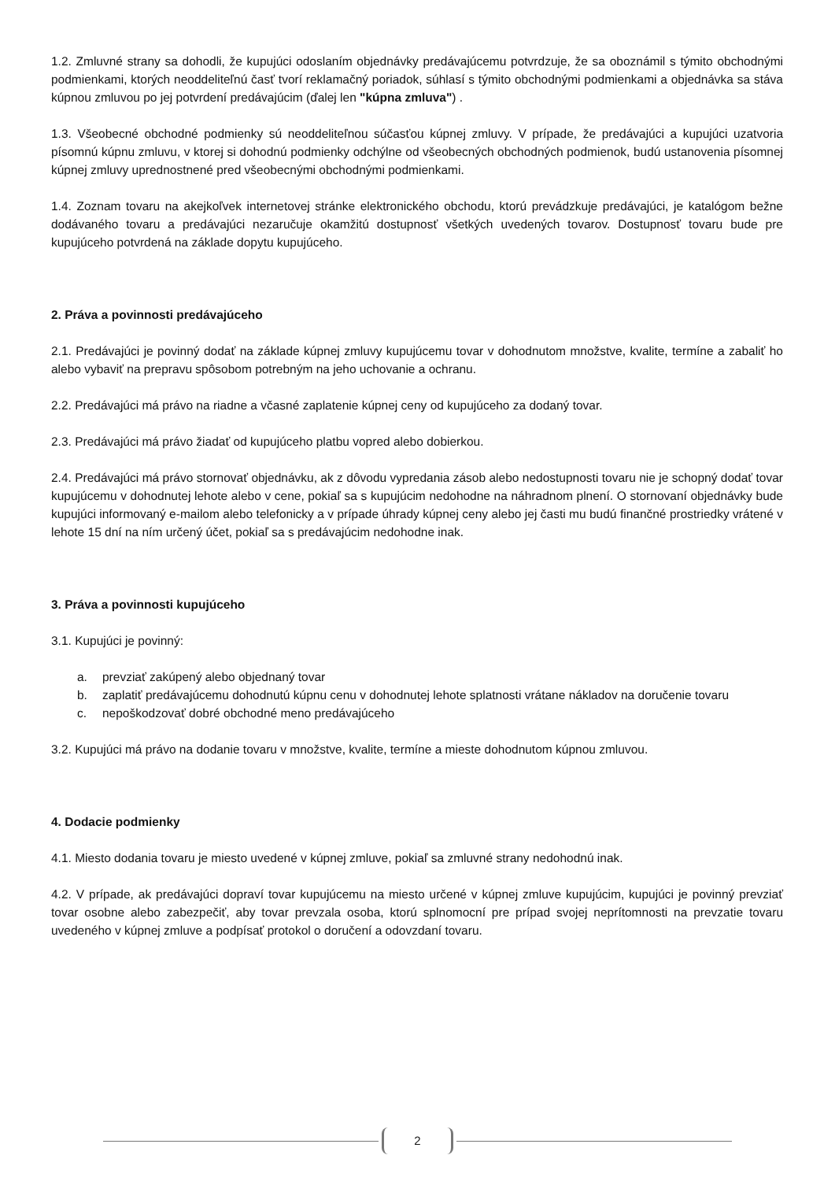1.2. Zmluvné strany sa dohodli, že kupujúci odoslaním objednávky predávajúcemu potvrdzuje, že sa oboznámil s týmito obchodnými podmienkami, ktorých neoddeliteľnú časť tvorí reklamačný poriadok, súhlasí s týmito obchodnými podmienkami a objednávka sa stáva kúpnou zmluvou po jej potvrdení predávajúcim (ďalej len "kúpna zmluva") .
1.3. Všeobecné obchodné podmienky sú neoddeliteľnou súčasťou kúpnej zmluvy. V prípade, že predávajúci a kupujúci uzatvoria písomnú kúpnu zmluvu, v ktorej si dohodnú podmienky odchýlne od všeobecných obchodných podmienok, budú ustanovenia písomnej kúpnej zmluvy uprednostnené pred všeobecnými obchodnými podmienkami.
1.4. Zoznam tovaru na akejkoľvek internetovej stránke elektronického obchodu, ktorú prevádzkuje predávajúci, je katalógom bežne dodávaného tovaru a predávajúci nezaručuje okamžitú dostupnosť všetkých uvedených tovarov. Dostupnosť tovaru bude pre kupujúceho potvrdená na základe dopytu kupujúceho.
2. Práva a povinnosti predávajúceho
2.1. Predávajúci je povinný dodať na základe kúpnej zmluvy kupujúcemu tovar v dohodnutom množstve, kvalite, termíne a zabaliť ho alebo vybaviť na prepravu spôsobom potrebným na jeho uchovanie a ochranu.
2.2. Predávajúci má právo na riadne a včasné zaplatenie kúpnej ceny od kupujúceho za dodaný tovar.
2.3. Predávajúci má právo žiadať od kupujúceho platbu vopred alebo dobierkou.
2.4. Predávajúci má právo stornovať objednávku, ak z dôvodu vypredania zásob alebo nedostupnosti tovaru nie je schopný dodať tovar kupujúcemu v dohodnutej lehote alebo v cene, pokiaľ sa s kupujúcim nedohodne na náhradnom plnení. O stornovaní objednávky bude kupujúci informovaný e-mailom alebo telefonicky a v prípade úhrady kúpnej ceny alebo jej časti mu budú finančné prostriedky vrátené v lehote 15 dní na ním určený účet, pokiaľ sa s predávajúcim nedohodne inak.
3. Práva a povinnosti kupujúceho
3.1. Kupujúci je povinný:
a. prevziať zakúpený alebo objednaný tovar
b. zaplatiť predávajúcemu dohodnutú kúpnu cenu v dohodnutej lehote splatnosti vrátane nákladov na doručenie tovaru
c. nepoškodzovať dobré obchodné meno predávajúceho
3.2. Kupujúci má právo na dodanie tovaru v množstve, kvalite, termíne a mieste dohodnutom kúpnou zmluvou.
4. Dodacie podmienky
4.1. Miesto dodania tovaru je miesto uvedené v kúpnej zmluve, pokiaľ sa zmluvné strany nedohodnú inak.
4.2. V prípade, ak predávajúci dopraví tovar kupujúcemu na miesto určené v kúpnej zmluve kupujúcim, kupujúci je povinný prevziať tovar osobne alebo zabezpečiť, aby tovar prevzala osoba, ktorú splnomocní pre prípad svojej neprítomnosti na prevzatie tovaru uvedeného v kúpnej zmluve a podpísať protokol o doručení a odovzdaní tovaru.
2